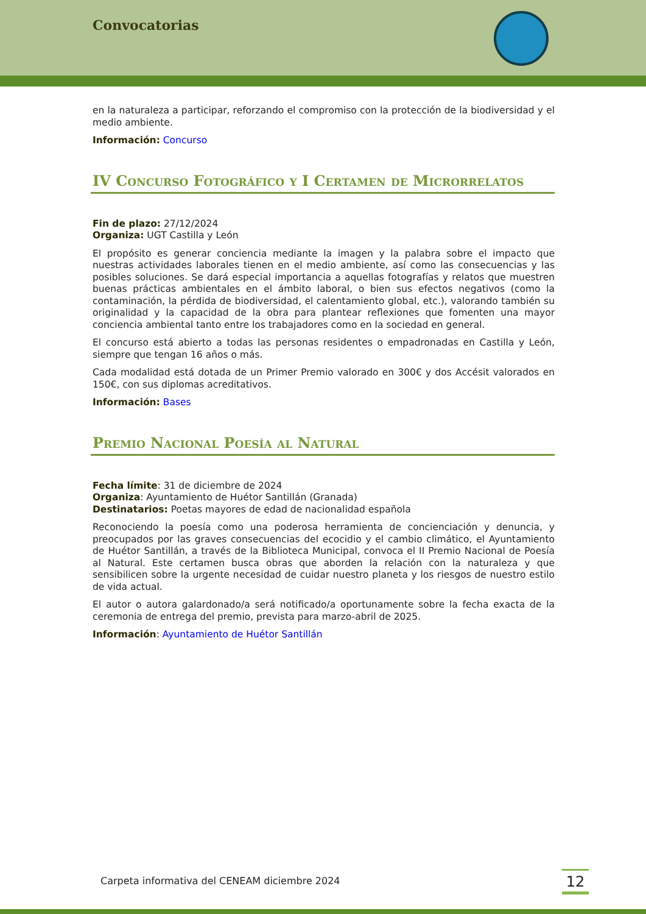Convocatorias
en la naturaleza a participar, reforzando el compromiso con la protección de la biodiversidad y el medio ambiente.
Información: Concurso
IV Concurso Fotográfico y I Certamen de Microrrelatos
Fin de plazo: 27/12/2024
Organiza: UGT Castilla y León
El propósito es generar conciencia mediante la imagen y la palabra sobre el impacto que nuestras actividades laborales tienen en el medio ambiente, así como las consecuencias y las posibles soluciones. Se dará especial importancia a aquellas fotografías y relatos que muestren buenas prácticas ambientales en el ámbito laboral, o bien sus efectos negativos (como la contaminación, la pérdida de biodiversidad, el calentamiento global, etc.), valorando también su originalidad y la capacidad de la obra para plantear reflexiones que fomenten una mayor conciencia ambiental tanto entre los trabajadores como en la sociedad en general.
El concurso está abierto a todas las personas residentes o empadronadas en Castilla y León, siempre que tengan 16 años o más.
Cada modalidad está dotada de un Primer Premio valorado en 300€ y dos Accésit valorados en 150€, con sus diplomas acreditativos.
Información: Bases
Premio Nacional Poesía al Natural
Fecha límite: 31 de diciembre de 2024
Organiza: Ayuntamiento de Huétor Santillán (Granada)
Destinatarios: Poetas mayores de edad de nacionalidad española
Reconociendo la poesía como una poderosa herramienta de concienciación y denuncia, y preocupados por las graves consecuencias del ecocidio y el cambio climático, el Ayuntamiento de Huétor Santillán, a través de la Biblioteca Municipal, convoca el II Premio Nacional de Poesía al Natural. Este certamen busca obras que aborden la relación con la naturaleza y que sensibilicen sobre la urgente necesidad de cuidar nuestro planeta y los riesgos de nuestro estilo de vida actual.
El autor o autora galardonado/a será notificado/a oportunamente sobre la fecha exacta de la ceremonia de entrega del premio, prevista para marzo-abril de 2025.
Información: Ayuntamiento de Huétor Santillán
Carpeta informativa del CENEAM diciembre 2024
12